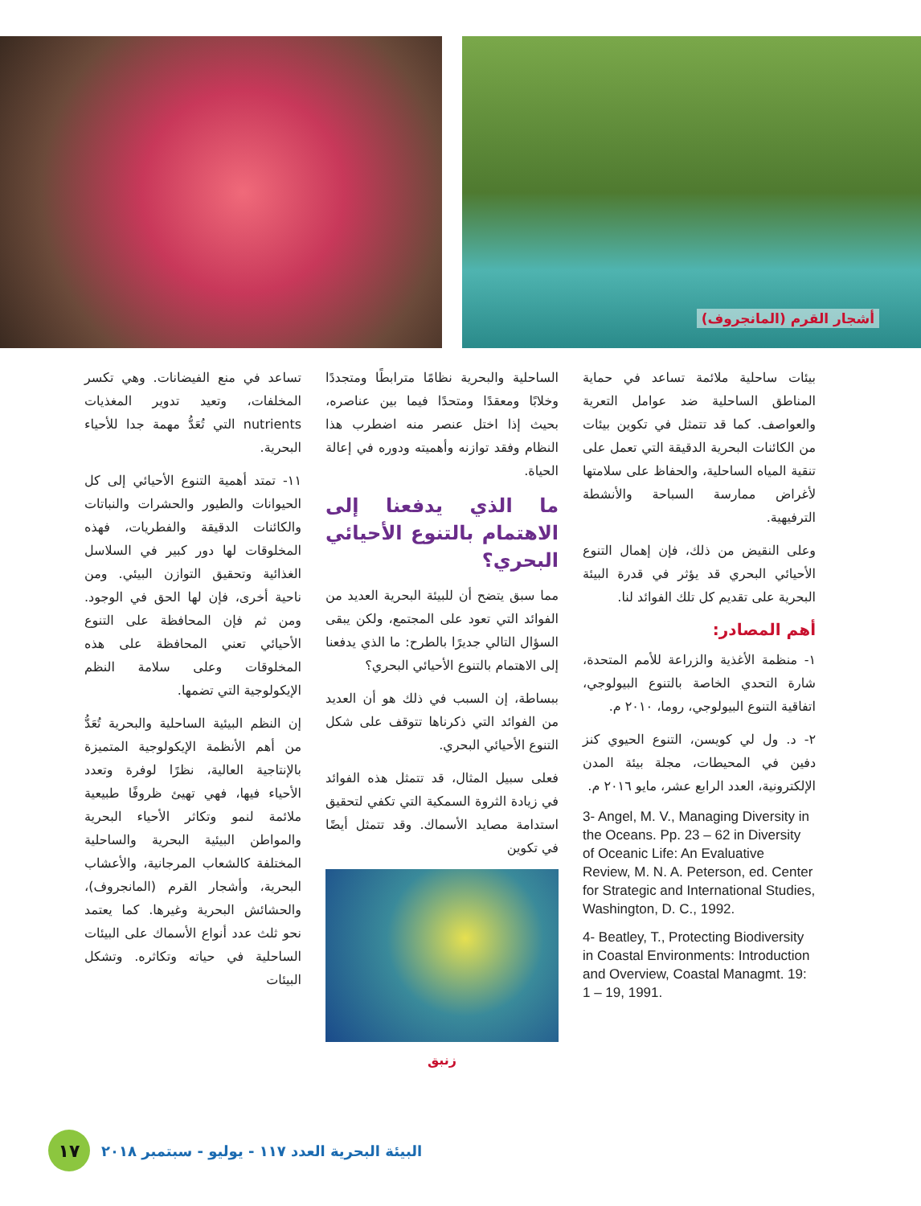أشجار القرم (المانجروف)
تساعد في منع الفيضانات. وهي تكسر المخلفات، وتعيد تدوير المغذيات nutrients التي تُعَدُّ مهمة جدا للأحياء البحرية.
١١- تمتد أهمية التنوع الأحيائي إلى كل الحيوانات والطيور والحشرات والنباتات والكائنات الدقيقة والفطريات، فهذه المخلوقات لها دور كبير في السلاسل الغذائية وتحقيق التوازن البيئي. ومن ناحية أخرى، فإن لها الحق في الوجود. ومن ثم فإن المحافظة على التنوع الأحيائي تعني المحافظة على هذه المخلوقات وعلى سلامة النظم الإيكولوجية التي تضمها.
إن النظم البيئية الساحلية والبحرية تُعَدُّ من أهم الأنظمة الإيكولوجية المتميزة بالإنتاجية العالية، نظرًا لوفرة وتعدد الأحياء فيها، فهي تهيئ ظروفًا طبيعية ملائمة لنمو وتكاثر الأحياء البحرية والمواطن البيئية البحرية والساحلية المختلفة كالشعاب المرجانية، والأعشاب البحرية، وأشجار القرم (المانجروف)، والحشائش البحرية وغيرها. كما يعتمد نحو ثلث عدد أنواع الأسماك على البيئات الساحلية في حياته وتكاثره. وتشكل البيئات
الساحلية والبحرية نظامًا مترابطًا ومتجددًا وخلابًا ومعقدًا ومتحدًا فيما بين عناصره، بحيث إذا اختل عنصر منه اضطرب هذا النظام وفقد توازنه وأهميته ودوره في إعالة الحياة.
ما الذي يدفعنا إلى الاهتمام بالتنوع الأحيائي البحري؟
مما سبق يتضح أن للبيئة البحرية العديد من الفوائد التي تعود على المجتمع، ولكن يبقى السؤال التالي جديرًا بالطرح: ما الذي يدفعنا إلى الاهتمام بالتنوع الأحيائي البحري؟
ببساطة، إن السبب في ذلك هو أن العديد من الفوائد التي ذكرناها تتوقف على شكل التنوع الأحيائي البحري.
فعلى سبيل المثال، قد تتمثل هذه الفوائد في زيادة الثروة السمكية التي تكفي لتحقيق استدامة مصايد الأسماك. وقد تتمثل أيضًا في تكوين
زنبق
بيئات ساحلية ملائمة تساعد في حماية المناطق الساحلية ضد عوامل التعرية والعواصف. كما قد تتمثل في تكوين بيئات من الكائنات البحرية الدقيقة التي تعمل على تنقية المياه الساحلية، والحفاظ على سلامتها لأغراض ممارسة السباحة والأنشطة الترفيهية.
وعلى النقيض من ذلك، فإن إهمال التنوع الأحيائي البحري قد يؤثر في قدرة البيئة البحرية على تقديم كل تلك الفوائد لنا.
أهم المصادر:
١- منظمة الأغذية والزراعة للأمم المتحدة، شارة التحدي الخاصة بالتنوع البيولوجي، اتفاقية التنوع البيولوجي، روما، ٢٠١٠ م.
٢- د. ول لي كويسن، التنوع الحيوي كنز دفين في المحيطات، مجلة بيئة المدن الإلكترونية، العدد الرابع عشر، مايو ٢٠١٦ م.
3- Angel, M. V., Managing Diversity in the Oceans. Pp. 23 – 62 in Diversity of Oceanic Life: An Evaluative Review, M. N. A. Peterson, ed. Center for Strategic and International Studies, Washington, D. C., 1992.
4- Beatley, T., Protecting Biodiversity in Coastal Environments: Introduction and Overview, Coastal Managmt. 19: 1 – 19, 1991.
البيئة البحرية العدد ١١٧ - يوليو - سبتمبر ٢٠١٨
١٧